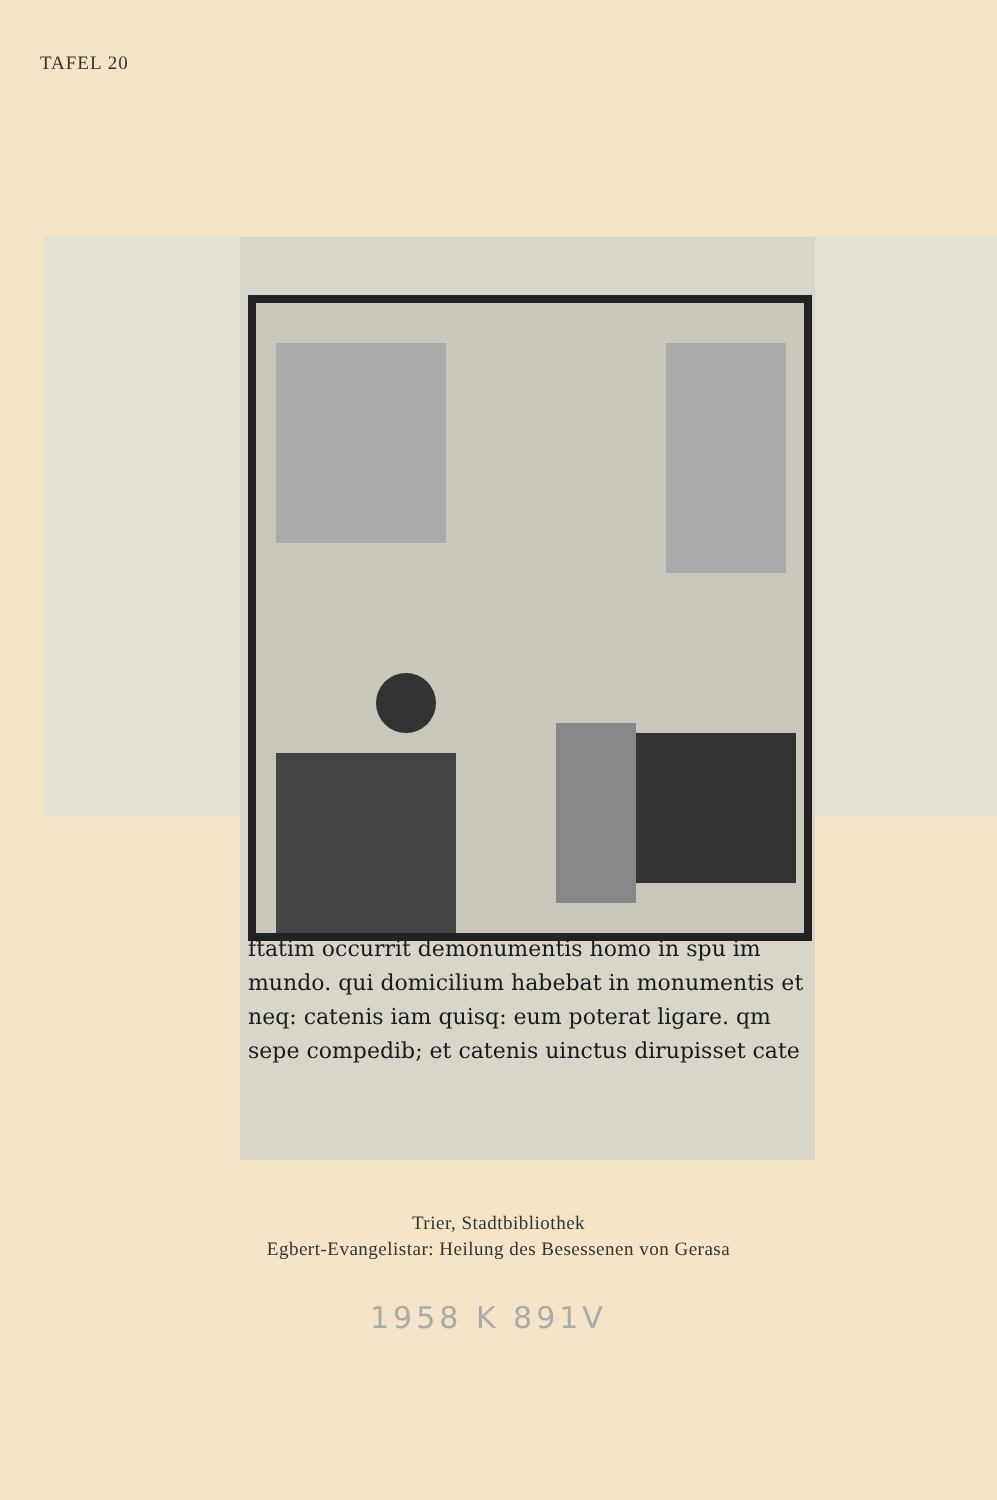TAFEL 20
ftatim occurrit demonumentis homo in spu im mundo. qui domicilium habebat in monumentis et neq: catenis iam quisq: eum poterat ligare. qm sepe compedib; et catenis uinctus dirupisset cate
Trier, Stadtbibliothek
Egbert-Evangelistar: Heilung des Besessenen von Gerasa
1958 K 891V